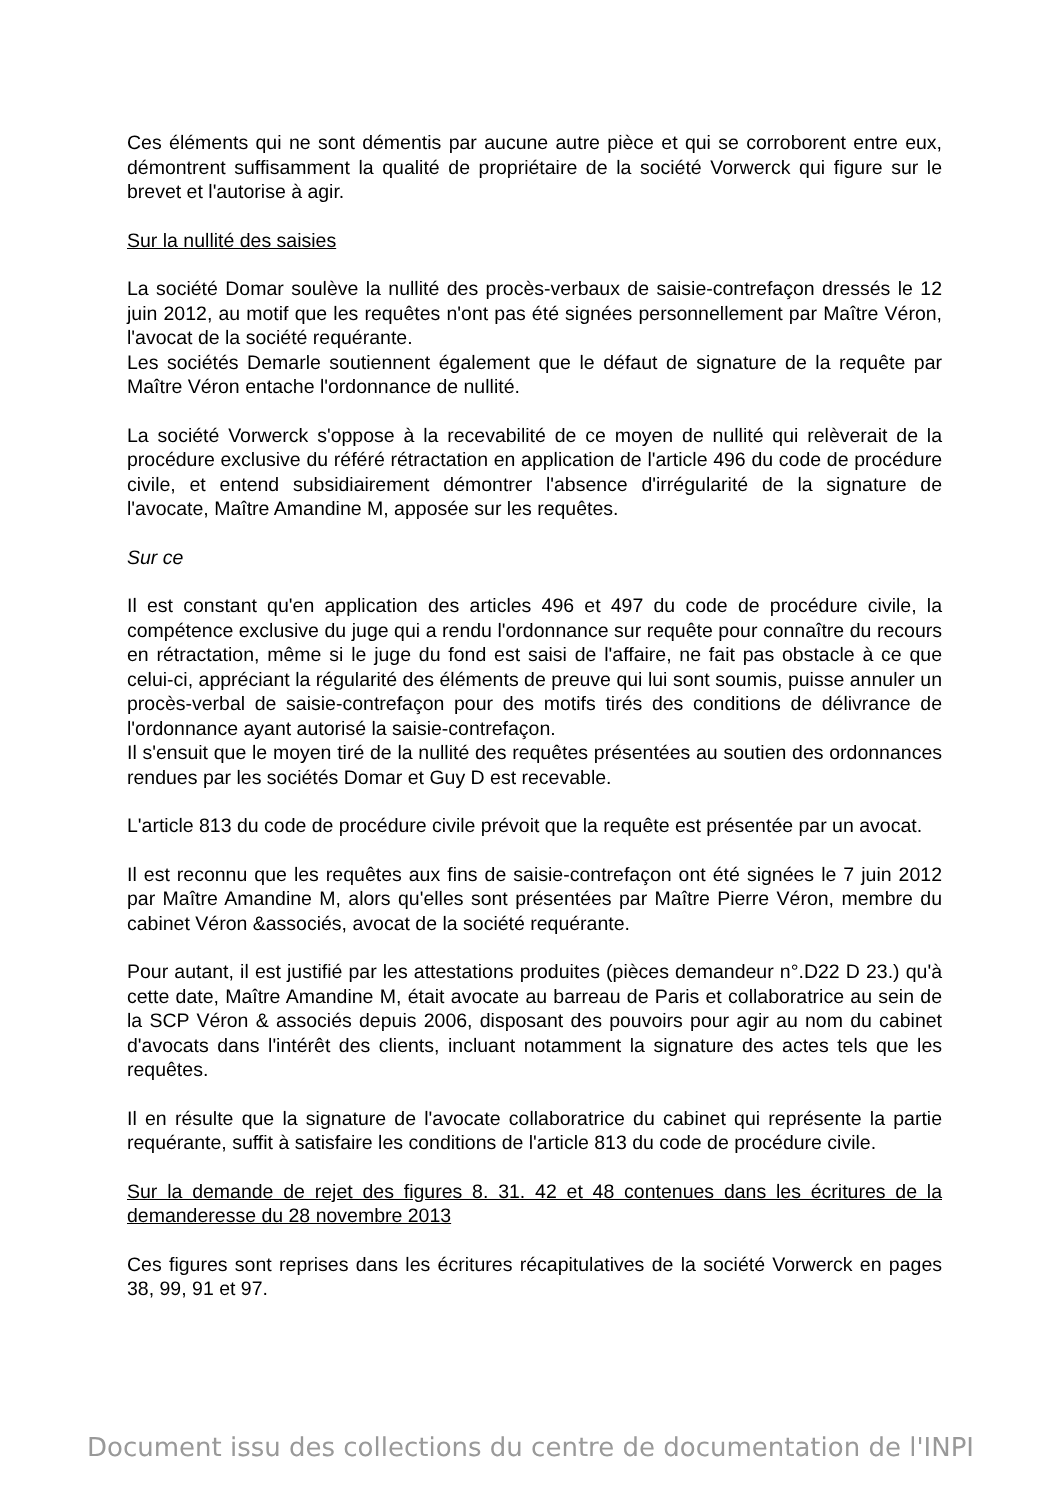Ces éléments qui ne sont démentis par aucune autre pièce et qui se corroborent entre eux, démontrent suffisamment la qualité de propriétaire de la société Vorwerck qui figure sur le brevet et l'autorise à agir.
Sur la nullité des saisies
La société Domar soulève la nullité des procès-verbaux de saisie-contrefaçon dressés le 12 juin 2012, au motif que les requêtes n'ont pas été signées personnellement par Maître Véron, l'avocat de la société requérante.
Les sociétés Demarle soutiennent également que le défaut de signature de la requête par Maître Véron entache l'ordonnance de nullité.
La société Vorwerck s'oppose à la recevabilité de ce moyen de nullité qui relèverait de la procédure exclusive du référé rétractation en application de l'article 496 du code de procédure civile, et entend subsidiairement démontrer l'absence d'irrégularité de la signature de l'avocate, Maître Amandine M, apposée sur les requêtes.
Sur ce
Il est constant qu'en application des articles 496 et 497 du code de procédure civile, la compétence exclusive du juge qui a rendu l'ordonnance sur requête pour connaître du recours en rétractation, même si le juge du fond est saisi de l'affaire, ne fait pas obstacle à ce que celui-ci, appréciant la régularité des éléments de preuve qui lui sont soumis, puisse annuler un procès-verbal de saisie-contrefaçon pour des motifs tirés des conditions de délivrance de l'ordonnance ayant autorisé la saisie-contrefaçon.
Il s'ensuit que le moyen tiré de la nullité des requêtes présentées au soutien des ordonnances rendues par les sociétés Domar et Guy D est recevable.
L'article 813 du code de procédure civile prévoit que la requête est présentée par un avocat.
Il est reconnu que les requêtes aux fins de saisie-contrefaçon ont été signées le 7 juin 2012 par Maître Amandine M, alors qu'elles sont présentées par Maître Pierre Véron, membre du cabinet Véron &associés, avocat de la société requérante.
Pour autant, il est justifié par les attestations produites (pièces demandeur n°.D22 D 23.) qu'à cette date, Maître Amandine M, était avocate au barreau de Paris et collaboratrice au sein de la SCP Véron & associés depuis 2006, disposant des pouvoirs pour agir au nom du cabinet d'avocats dans l'intérêt des clients, incluant notamment la signature des actes tels que les requêtes.
Il en résulte que la signature de l'avocate collaboratrice du cabinet qui représente la partie requérante, suffit à satisfaire les conditions de l'article 813 du code de procédure civile.
Sur la demande de rejet des figures 8. 31. 42 et 48 contenues dans les écritures de la demanderesse du 28 novembre 2013
Ces figures sont reprises dans les écritures récapitulatives de la société Vorwerck en pages 38, 99, 91 et 97.
Document issu des collections du centre de documentation de l'INPI